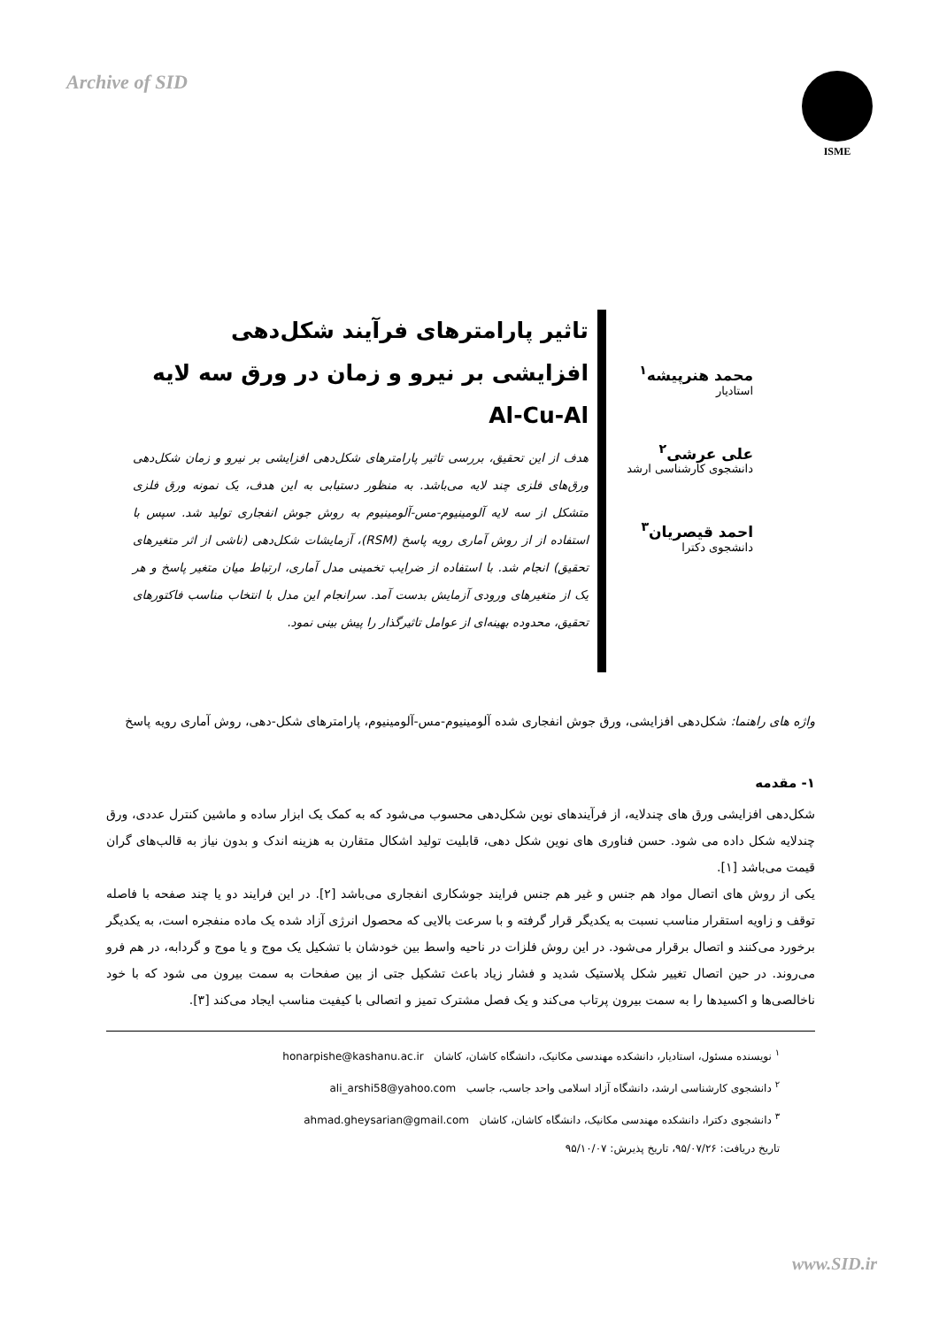Archive of SID
ISME
محمد هنرپیشه<sup>۱</sup>
استادیار
علی عرشی<sup>۲</sup>
دانشجوی کارشناسی ارشد
احمد قیصریان<sup>۳</sup>
دانشجوی دکترا
تاثیر پارامترهای فرآیند شکل‌دهی افزایشی بر نیرو و زمان در ورق سه لایه Al-Cu-Al
هدف از این تحقیق، بررسی تاثیر پارامترهای شکل‌دهی افزایشی بر نیرو و زمان شکل‌دهی ورق‌های فلزی چند لایه می‌باشد. به منظور دستیابی به این هدف، یک نمونه ورق فلزی متشکل از سه لایه آلومینیوم-مس-آلومینیوم به روش جوش انفجاری تولید شد. سپس با استفاده از از روش آماری رویه پاسخ (RSM)، آزمایشات شکل‌دهی (ناشی از اثر متغیرهای تحقیق) انجام شد. با استفاده از ضرایب تخمینی مدل آماری، ارتباط میان متغیر پاسخ و هر یک از متغیرهای ورودی آزمایش بدست آمد. سرانجام این مدل با انتخاب مناسب فاکتورهای تحقیق، محدوده بهینه‌ای از عوامل تاثیرگذار را پیش بینی نمود.
واژه های راهنما: شکل‌دهی افزایشی، ورق جوش انفجاری شده آلومینیوم-مس-آلومینیوم، پارامترهای شکل-دهی، روش آماری رویه پاسخ
۱- مقدمه
شکل‌دهی افزایشی ورق های چندلایه، از فرآیندهای نوین شکل‌دهی محسوب می‌شود که به کمک یک ابزار ساده و ماشین کنترل عددی، ورق چندلایه شکل داده می شود. حسن فناوری های نوین شکل دهی، قابلیت تولید اشکال متقارن به هزینه اندک و بدون نیاز به قالب‌های گران قیمت می‌باشد [۱].
یکی از روش های اتصال مواد هم جنس و غیر هم جنس فرایند جوشکاری انفجاری می‌باشد [۲]. در این فرایند دو یا چند صفحه با فاصله توقف و زاویه استقرار مناسب نسبت به یکدیگر قرار گرفته و با سرعت بالایی که محصول انرژی آزاد شده یک ماده منفجره است، به یکدیگر برخورد می‌کنند و اتصال برقرار می‌شود. در این روش فلزات در ناحیه واسط بین خودشان با تشکیل یک موج و یا موج و گردابه، در هم فرو می‌روند. در حین اتصال تغییر شکل پلاستیک شدید و فشار زیاد باعث تشکیل جتی از بین صفحات به سمت بیرون می شود که با خود ناخالصی‌ها و اکسیدها را به سمت بیرون پرتاب می‌کند و یک فصل مشترک تمیز و اتصالی با کیفیت مناسب ایجاد می‌کند [۳].
<sup>۱</sup> نویسنده مسئول، استادیار، دانشکده مهندسی مکانیک، دانشگاه کاشان، کاشان honarpishe@kashanu.ac.ir
<sup>۲</sup> دانشجوی کارشناسی ارشد، دانشگاه آزاد اسلامی واحد جاسب، جاسب ali_arshi58@yahoo.com
<sup>۳</sup> دانشجوی دکترا، دانشکده مهندسی مکانیک، دانشگاه کاشان، کاشان ahmad.gheysarian@gmail.com
تاریخ دریافت: ۹۵/۰۷/۲۶، تاریخ پذیرش: ۹۵/۱۰/۰۷
www.SID.ir